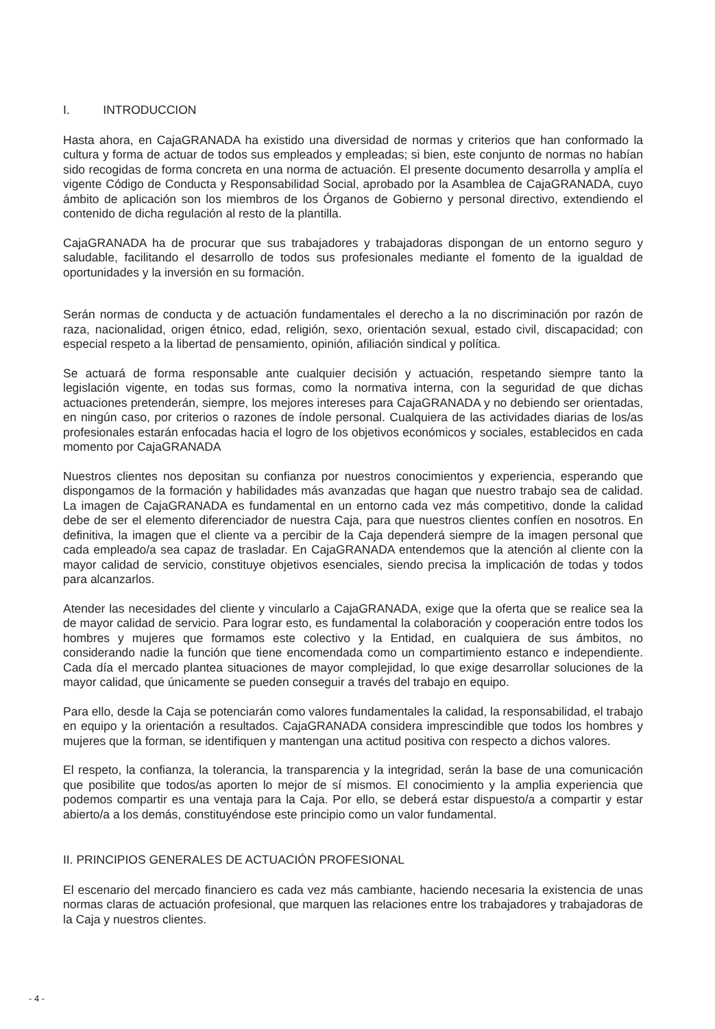I. INTRODUCCION
Hasta ahora, en CajaGRANADA ha existido una diversidad de normas y criterios que han conformado la cultura y forma de actuar de todos sus empleados y empleadas; si bien, este conjunto de normas no habían sido recogidas de forma concreta en una norma de actuación. El presente documento desarrolla y amplía el vigente Código de Conducta y Responsabilidad Social, aprobado por la Asamblea de CajaGRANADA, cuyo ámbito de aplicación son los miembros de los Órganos de Gobierno y personal directivo, extendiendo el contenido de dicha regulación al resto de la plantilla.
CajaGRANADA ha de procurar que sus trabajadores y trabajadoras dispongan de un entorno seguro y saludable, facilitando el desarrollo de todos sus profesionales mediante el fomento de la igualdad de oportunidades y la inversión en su formación.
Serán normas de conducta y de actuación fundamentales el derecho a la no discriminación por razón de raza, nacionalidad, origen étnico, edad, religión, sexo, orientación sexual, estado civil, discapacidad; con especial respeto a la libertad de pensamiento, opinión, afiliación sindical y política.
Se actuará de forma responsable ante cualquier decisión y actuación, respetando siempre tanto la legislación vigente, en todas sus formas, como la normativa interna, con la seguridad de que dichas actuaciones pretenderán, siempre, los mejores intereses para CajaGRANADA y no debiendo ser orientadas, en ningún caso, por criterios o razones de índole personal. Cualquiera de las actividades diarias de los/as profesionales estarán enfocadas hacia el logro de los objetivos económicos y sociales, establecidos en cada momento por CajaGRANADA
Nuestros clientes nos depositan su confianza por nuestros conocimientos y experiencia, esperando que dispongamos de la formación y habilidades más avanzadas que hagan que nuestro trabajo sea de calidad. La imagen de CajaGRANADA es fundamental en un entorno cada vez más competitivo, donde la calidad debe de ser el elemento diferenciador de nuestra Caja, para que nuestros clientes confíen en nosotros. En definitiva, la imagen que el cliente va a percibir de la Caja dependerá siempre de la imagen personal que cada empleado/a sea capaz de trasladar. En CajaGRANADA entendemos que la atención al cliente con la mayor calidad de servicio, constituye objetivos esenciales, siendo precisa la implicación de todas y todos para alcanzarlos.
Atender las necesidades del cliente y vincularlo a CajaGRANADA, exige que la oferta que se realice sea la de mayor calidad de servicio. Para lograr esto, es fundamental la colaboración y cooperación entre todos los hombres y mujeres que formamos este colectivo y la Entidad, en cualquiera de sus ámbitos, no considerando nadie la función que tiene encomendada como un compartimiento estanco e independiente. Cada día el mercado plantea situaciones de mayor complejidad, lo que exige desarrollar soluciones de la mayor calidad, que únicamente se pueden conseguir a través del trabajo en equipo.
Para ello, desde la Caja se potenciarán como valores fundamentales la calidad, la responsabilidad, el trabajo en equipo y la orientación a resultados. CajaGRANADA considera imprescindible que todos los hombres y mujeres que la forman, se identifiquen y mantengan una actitud positiva con respecto a dichos valores.
El respeto, la confianza, la tolerancia, la transparencia y la integridad, serán la base de una comunicación que posibilite que todos/as aporten lo mejor de sí mismos. El conocimiento y la amplia experiencia que podemos compartir es una ventaja para la Caja. Por ello, se deberá estar dispuesto/a a compartir y estar abierto/a a los demás, constituyéndose este principio como un valor fundamental.
II. PRINCIPIOS GENERALES DE ACTUACIÓN PROFESIONAL
El escenario del mercado financiero es cada vez más cambiante, haciendo necesaria la existencia de unas normas claras de actuación profesional, que marquen las relaciones entre los trabajadores y trabajadoras de la Caja y nuestros clientes.
- 4 -